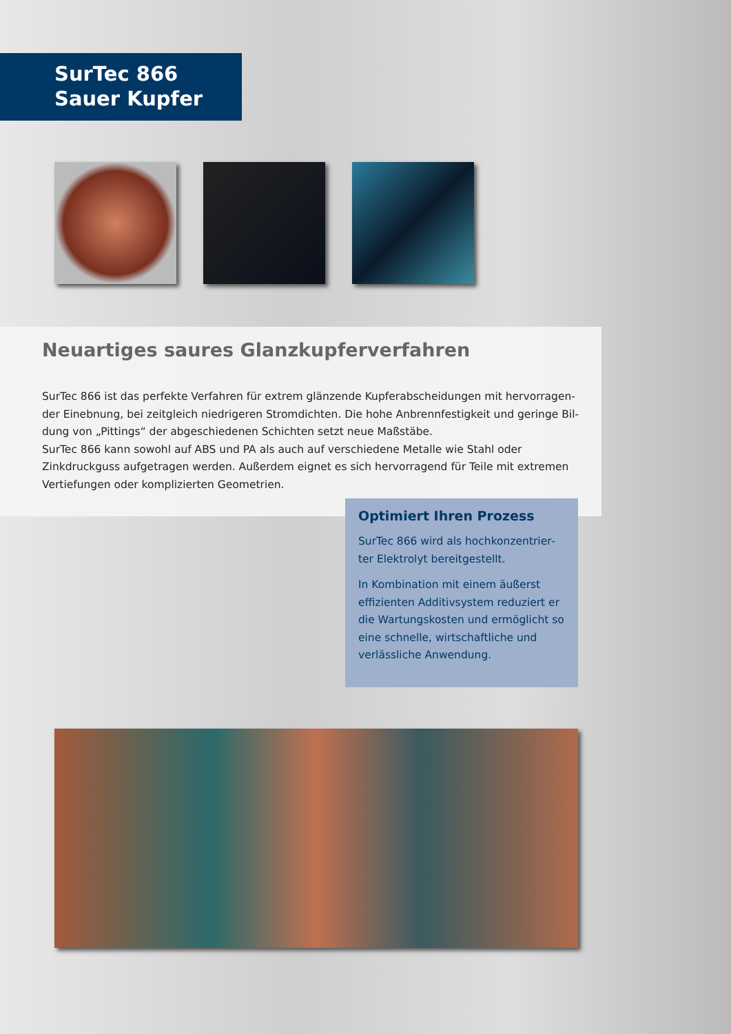SurTec 866
Sauer Kupfer
Neuartiges saures Glanzkupferverfahren
SurTec 866 ist das perfekte Verfahren für extrem glänzende Kupferabscheidungen mit hervorragen­der Einebnung, bei zeitgleich niedrigeren Stromdichten. Die hohe Anbrennfestigkeit und geringe Bil­dung von „Pittings“ der abgeschiedenen Schichten setzt neue Maßstäbe.
SurTec 866 kann sowohl auf ABS und PA als auch auf verschiedene Metalle wie Stahl oder Zinkdruck­guss aufgetragen werden. Außerdem eignet es sich hervorragend für Teile mit extremen Vertiefun­gen oder komplizierten Geometrien.
Optimiert Ihren Prozess
SurTec 866 wird als hochkonzentrier­ter Elektrolyt bereitgestellt.
In Kombination mit einem äußerst effizienten Additivsystem reduziert er die Wartungskosten und ermöglicht so eine schnelle, wirtschaftliche und verlässliche Anwendung.